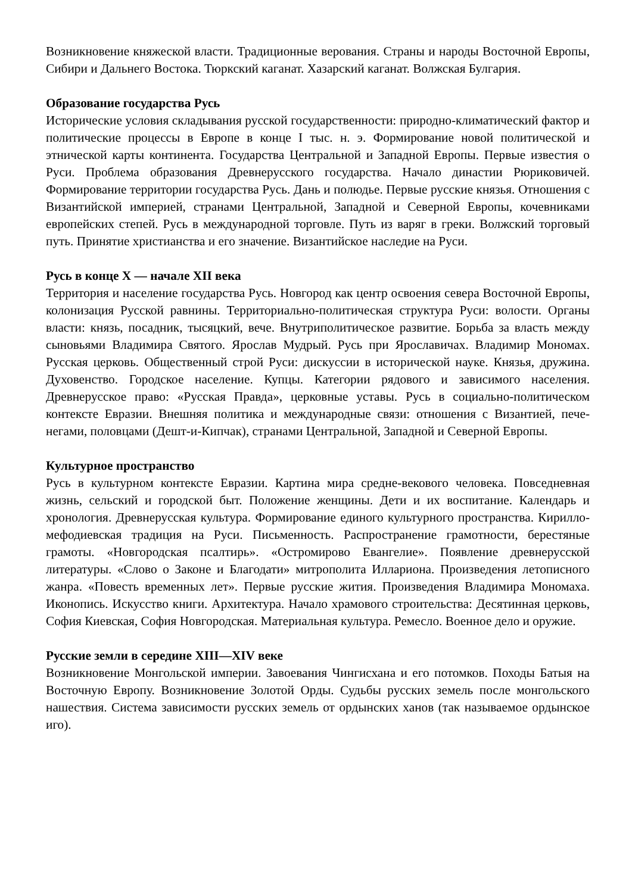Возникновение княжеской власти. Традиционные верования. Страны и народы Восточной Европы, Сибири и Дальнего Востока. Тюркский каганат. Хазарский каганат. Волжская Булгария.
Образование государства Русь
Исторические условия складывания русской государственности: природно-климатический фактор и политические процессы в Европе в конце I тыс. н. э. Формирование новой политической и этнической карты континента. Государства Центральной и Западной Европы. Первые известия о Руси. Проблема образования Древнерусского государства. Начало династии Рюриковичей. Формирование территории государства Русь. Дань и полюдье. Первые русские князья. Отношения с Византийской империей, странами Центральной, Западной и Северной Европы, кочевниками европейских степей. Русь в международной торговле. Путь из варяг в греки. Волжский торговый путь. Принятие христианства и его значение. Византийское наследие на Руси.
Русь в конце X — начале XII века
Территория и население государства Русь. Новгород как центр освоения севера Восточной Европы, колонизация Русской равнины. Территориально-политическая структура Руси: волости. Органы власти: князь, посадник, тысяцкий, вече. Внутриполитическое развитие. Борьба за власть между сыновьями Владимира Святого. Ярослав Мудрый. Русь при Ярославичах. Владимир Мономах. Русская церковь. Общественный строй Руси: дискуссии в исторической науке. Князья, дружина. Духовенство. Городское население. Купцы. Категории рядового и зависимого населения. Древнерусское право: «Русская Правда», церковные уставы. Русь в социально-политическом контексте Евразии. Внешняя политика и международные связи: отношения с Византией, пече-негами, половцами (Дешт-и-Кипчак), странами Центральной, Западной и Северной Европы.
Культурное пространство
Русь в культурном контексте Евразии. Картина мира средне-векового человека. Повседневная жизнь, сельский и городской быт. Положение женщины. Дети и их воспитание. Календарь и хронология. Древнерусская культура. Формирование единого культурного пространства. Кирилло-мефодиевская традиция на Руси. Письменность. Распространение грамотности, берестяные грамоты. «Новгородская псалтирь». «Остромирово Евангелие». Появление древнерусской литературы. «Слово о Законе и Благодати» митрополита Иллариона. Произведения летописного жанра. «Повесть временных лет». Первые русские жития. Произведения Владимира Мономаха. Иконопись. Искусство книги. Архитектура. Начало храмового строительства: Десятинная церковь, София Киевская, София Новгородская. Материальная культура. Ремесло. Военное дело и оружие.
Русские земли в середине XIII—XIV веке
Возникновение Монгольской империи. Завоевания Чингисхана и его потомков. Походы Батыя на Восточную Европу. Возникновение Золотой Орды. Судьбы русских земель после монгольского нашествия. Система зависимости русских земель от ордынских ханов (так называемое ордынское иго).